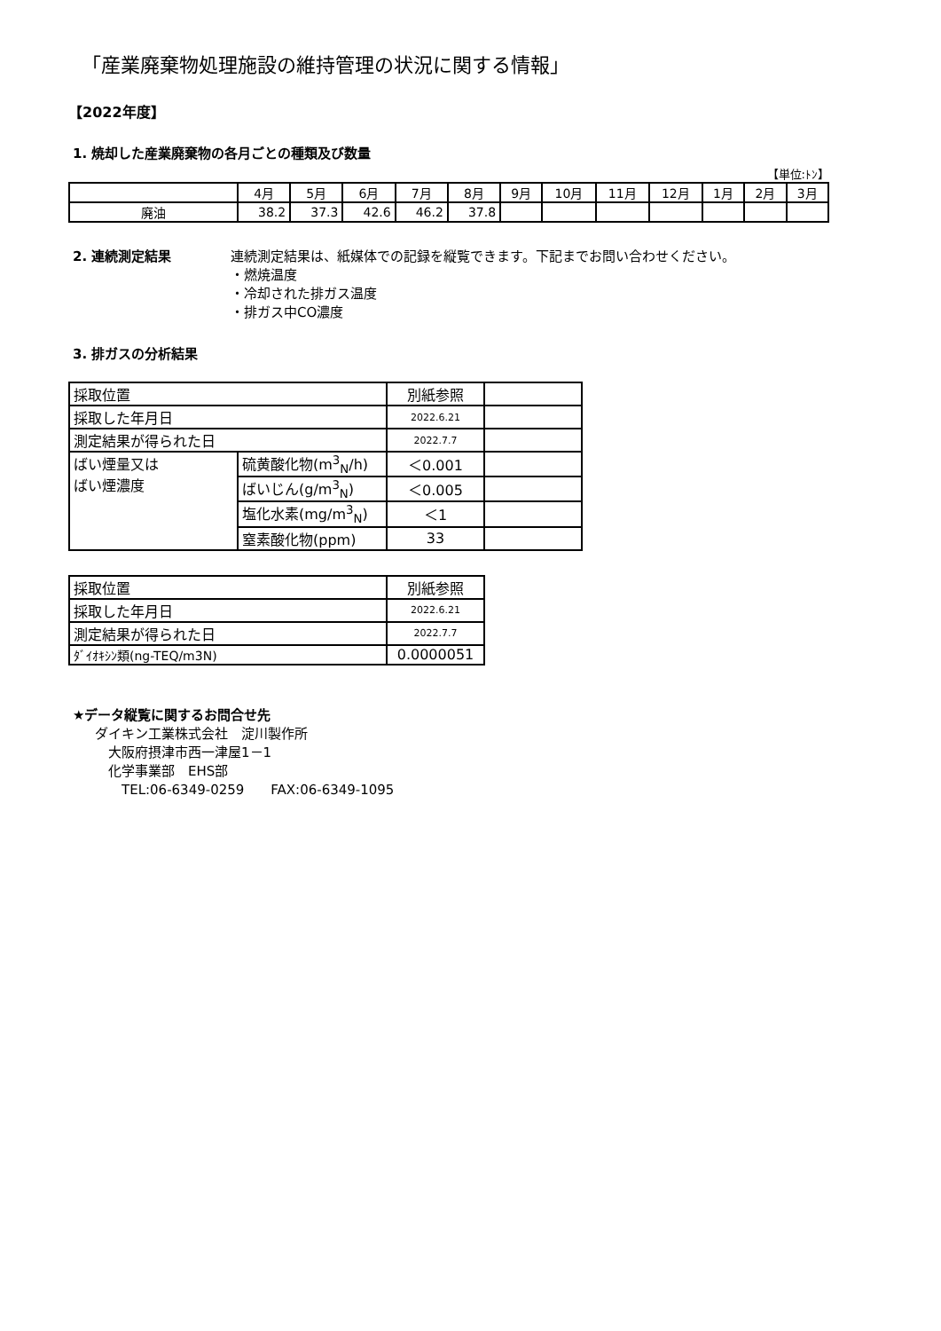「産業廃棄物処理施設の維持管理の状況に関する情報」
【2022年度】
1. 焼却した産業廃棄物の各月ごとの種類及び数量
【単位:ﾄﾝ】
| | 4月 | 5月 | 6月 | 7月 | 8月 | 9月 | 10月 | 11月 | 12月 | 1月 | 2月 | 3月 |
| --- | --- | --- | --- | --- | --- | --- | --- | --- | --- | --- | --- | --- |
| 廃油 | 38.2 | 37.3 | 42.6 | 46.2 | 37.8 | | | | | | | |
2. 連続測定結果 連続測定結果は、紙媒体での記録を縦覧できます。下記までお問い合わせください。
・燃焼温度
・冷却された排ガス温度
・排ガス中CO濃度
3. 排ガスの分析結果
| 採取位置 | | 別紙参照 | |
| 採取した年月日 | | 2022.6.21 | |
| 測定結果が得られた日 | | 2022.7.7 | |
| ばい煙量又は ばい煙濃度 | 硫黄酸化物(m<sup>3</sup><sub>N</sub>/h) | ＜0.001 | |
| | ばいじん(g/m<sup>3</sup><sub>N</sub>) | ＜0.005 | |
| | 塩化水素(mg/m<sup>3</sup><sub>N</sub>) | ＜1 | |
| | 窒素酸化物(ppm) | 33 | |
| 採取位置 | 別紙参照 |
| 採取した年月日 | 2022.6.21 |
| 測定結果が得られた日 | 2022.7.7 |
| ﾀﾞｲｵｷｼﾝ類(ng-TEQ/m3N) | 0.0000051 |
★データ縦覧に関するお問合せ先
ダイキン工業株式会社　淀川製作所
大阪府摂津市西一津屋1－1
化学事業部　EHS部
TEL:06-6349-0259　　FAX:06-6349-1095